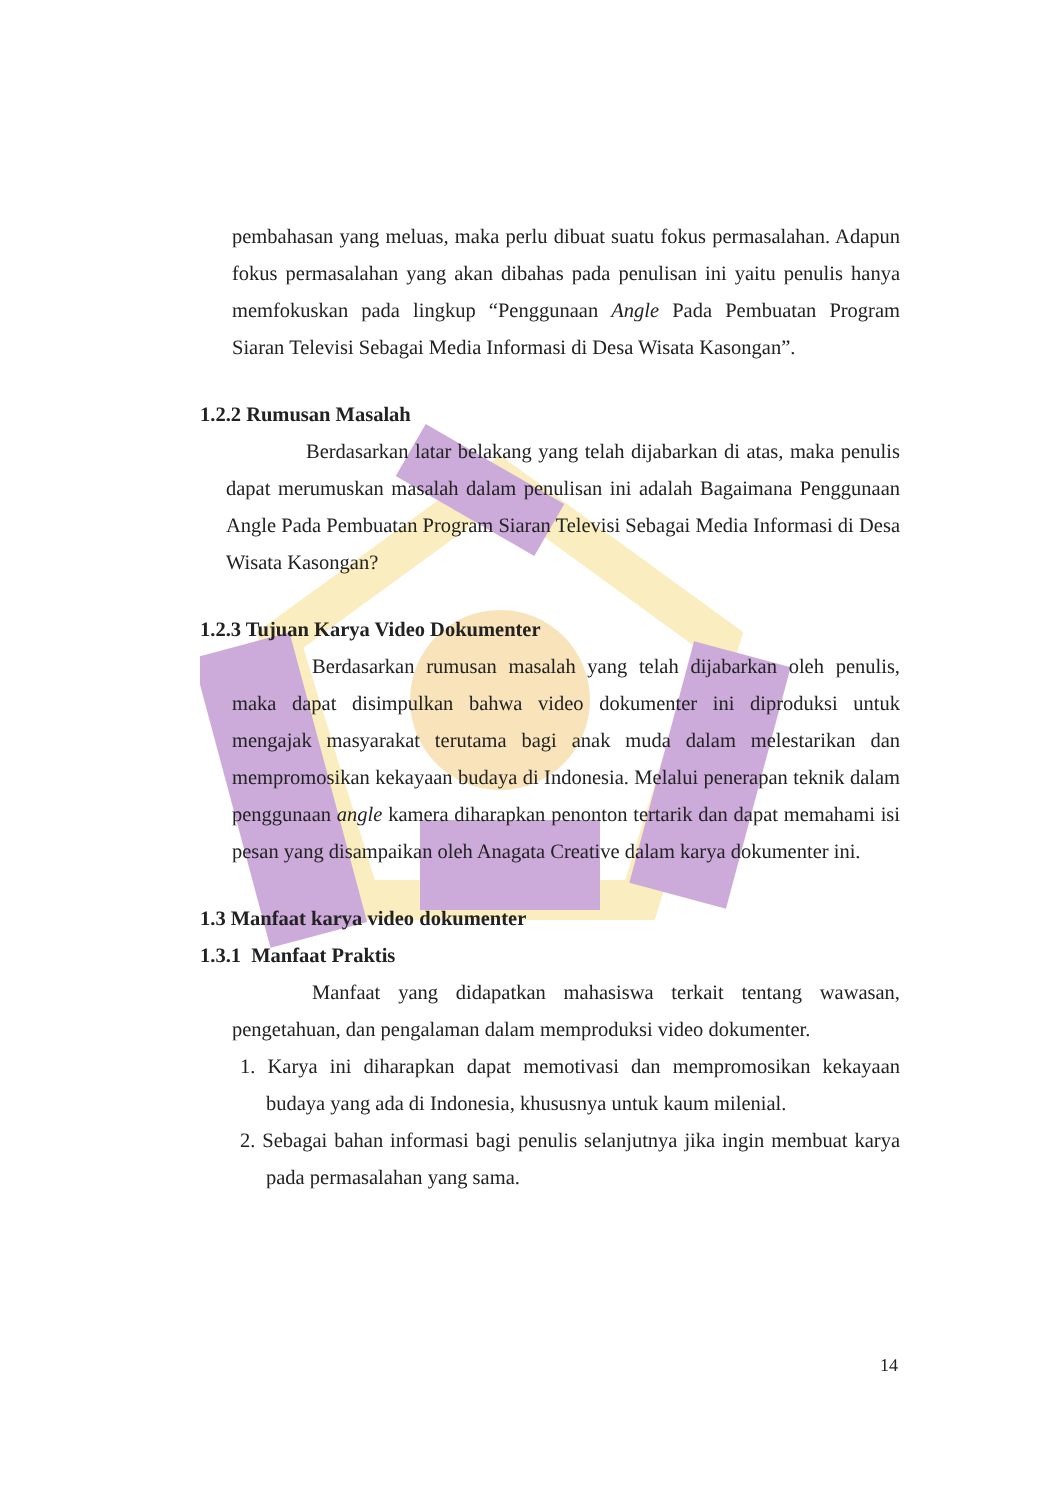pembahasan yang meluas, maka perlu dibuat suatu fokus permasalahan. Adapun fokus permasalahan yang akan dibahas pada penulisan ini yaitu penulis hanya memfokuskan pada lingkup “Penggunaan Angle Pada Pembuatan Program Siaran Televisi Sebagai Media Informasi di Desa Wisata Kasongan”.
1.2.2 Rumusan Masalah
Berdasarkan latar belakang yang telah dijabarkan di atas, maka penulis dapat merumuskan masalah dalam penulisan ini adalah Bagaimana Penggunaan Angle Pada Pembuatan Program Siaran Televisi Sebagai Media Informasi di Desa Wisata Kasongan?
1.2.3 Tujuan Karya Video Dokumenter
Berdasarkan rumusan masalah yang telah dijabarkan oleh penulis, maka dapat disimpulkan bahwa video dokumenter ini diproduksi untuk mengajak masyarakat terutama bagi anak muda dalam melestarikan dan mempromosikan kekayaan budaya di Indonesia. Melalui penerapan teknik dalam penggunaan angle kamera diharapkan penonton tertarik dan dapat memahami isi pesan yang disampaikan oleh Anagata Creative dalam karya dokumenter ini.
1.3 Manfaat karya video dokumenter
1.3.1 Manfaat Praktis
Manfaat yang didapatkan mahasiswa terkait tentang wawasan, pengetahuan, dan pengalaman dalam memproduksi video dokumenter.
1. Karya ini diharapkan dapat memotivasi dan mempromosikan kekayaan budaya yang ada di Indonesia, khususnya untuk kaum milenial.
2. Sebagai bahan informasi bagi penulis selanjutnya jika ingin membuat karya pada permasalahan yang sama.
14